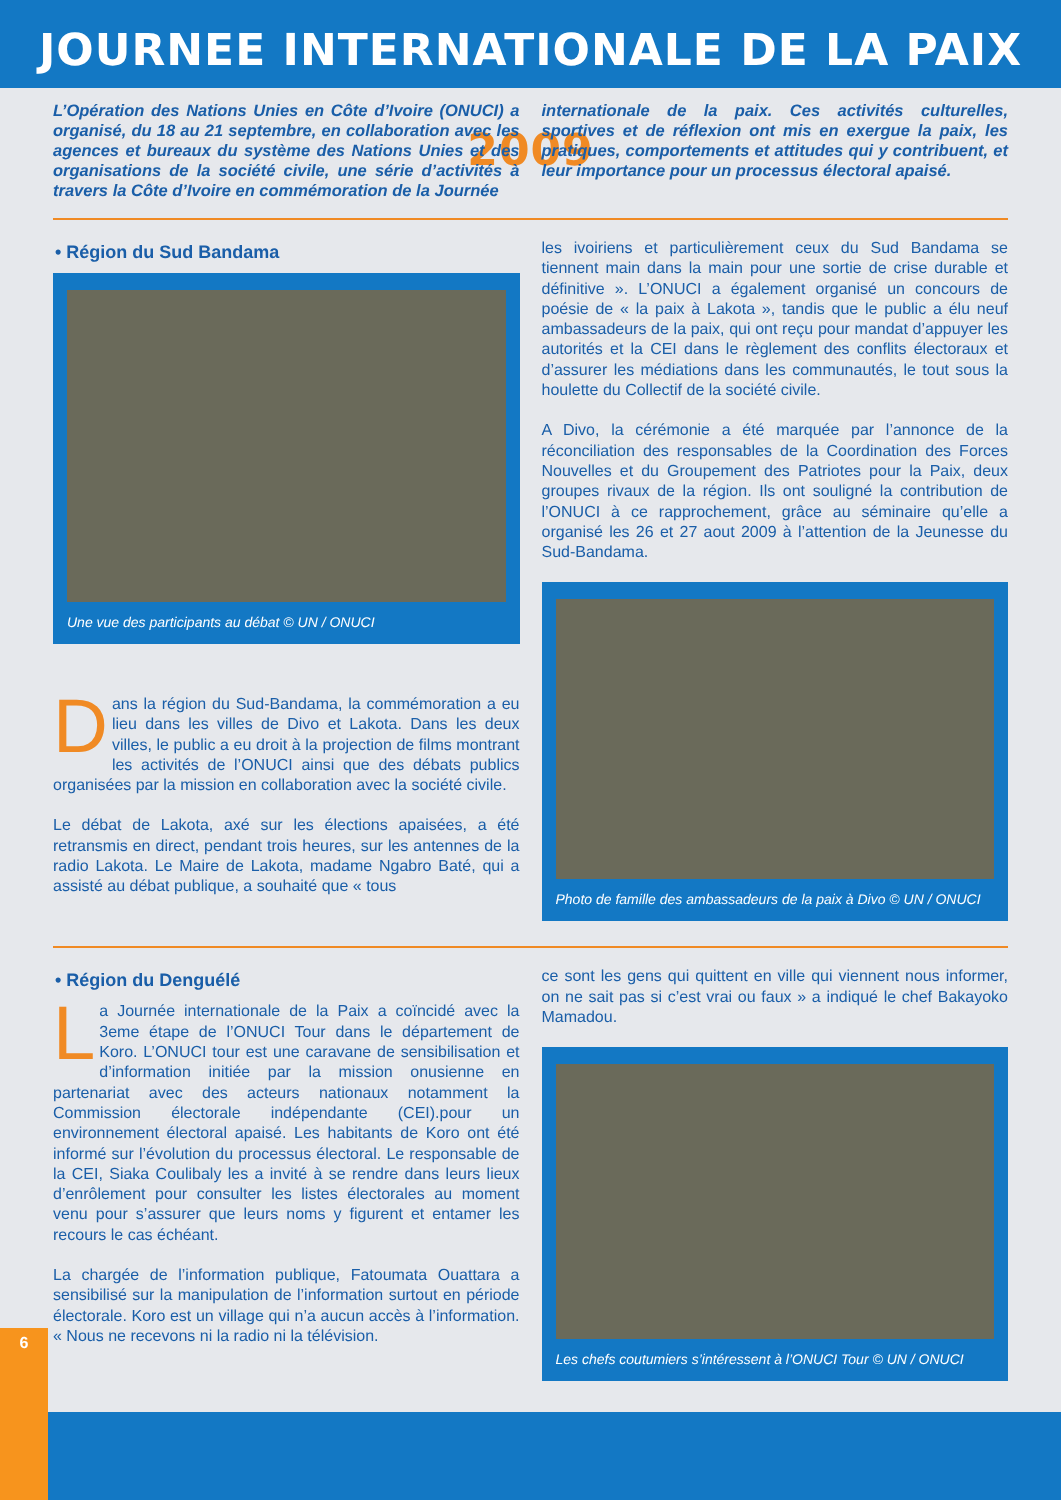JOURNEE INTERNATIONALE DE LA PAIX 2009
L’Opération des Nations Unies en Côte d’Ivoire (ONUCI) a organisé, du 18 au 21 septembre, en collaboration avec les agences et bureaux du système des Nations Unies et des organisations de la société civile, une série d’activités à travers la Côte d’Ivoire en commémoration de la Journée
internationale de la paix. Ces activités culturelles, sportives et de réflexion ont mis en exergue la paix, les pratiques, comportements et attitudes qui y contribuent, et leur importance pour un processus électoral apaisé.
• Région du Sud Bandama
Une vue des participants au débat © UN / ONUCI
Dans la région du Sud-Bandama, la commémoration a eu lieu dans les villes de Divo et Lakota. Dans les deux villes, le public a eu droit à la projection de films montrant les activités de l’ONUCI ainsi que des débats publics organisées par la mission en collaboration avec la société civile.
Le débat de Lakota, axé sur les élections apaisées, a été retransmis en direct, pendant trois heures, sur les antennes de la radio Lakota. Le Maire de Lakota, madame Ngabro Baté, qui a assisté au débat publique, a souhaité que « tous
les ivoiriens et particulièrement ceux du Sud Bandama se tiennent main dans la main pour une sortie de crise durable et définitive ». L’ONUCI a également organisé un concours de poésie de « la paix à Lakota », tandis que le public a élu neuf ambassadeurs de la paix, qui ont reçu pour mandat d’appuyer les autorités et la CEI dans le règlement des conflits électoraux et d’assurer les médiations dans les communautés, le tout sous la houlette du Collectif de la société civile.
A Divo, la cérémonie a été marquée par l’annonce de la réconciliation des responsables de la Coordination des Forces Nouvelles et du Groupement des Patriotes pour la Paix, deux groupes rivaux de la région. Ils ont souligné la contribution de l’ONUCI à ce rapprochement, grâce au séminaire qu’elle a organisé les 26 et 27 aout 2009 à l’attention de la Jeunesse du Sud-Bandama.
Photo de famille des ambassadeurs de la paix à Divo © UN / ONUCI
• Région du Denguélé
La Journée internationale de la Paix a coïncidé avec la 3eme étape de l’ONUCI Tour dans le département de Koro. L’ONUCI tour est une caravane de sensibilisation et d’information initiée par la mission onusienne en partenariat avec des acteurs nationaux notamment la Commission électorale indépendante (CEI).pour un environnement électoral apaisé. Les habitants de Koro ont été informé sur l’évolution du processus électoral. Le responsable de la CEI, Siaka Coulibaly les a invité à se rendre dans leurs lieux d’enrôlement pour consulter les listes électorales au moment venu pour s’assurer que leurs noms y figurent et entamer les recours le cas échéant.
La chargée de l’information publique, Fatoumata Ouattara a sensibilisé sur la manipulation de l’information surtout en période électorale. Koro est un village qui n’a aucun accès à l’information. « Nous ne recevons ni la radio ni la télévision.
ce sont les gens qui quittent en ville qui viennent nous informer, on ne sait pas si c’est vrai ou faux » a indiqué le chef Bakayoko Mamadou.
Les chefs coutumiers s’intéressent à l’ONUCI Tour © UN / ONUCI
6